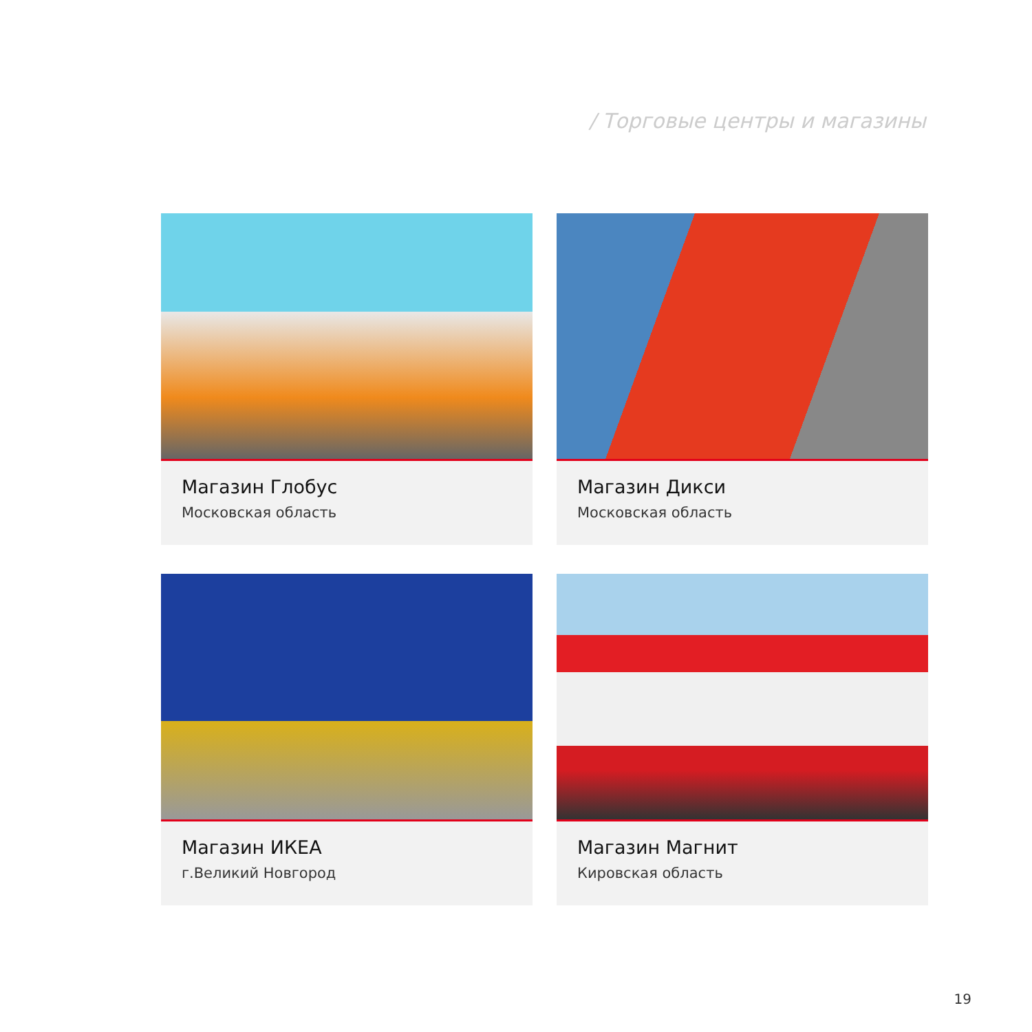/ Торговые центры и магазины
Магазин Глобус
Московская область
Магазин Дикси
Московская область
Магазин ИКЕА
г.Великий Новгород
Магазин Магнит
Кировская область
19